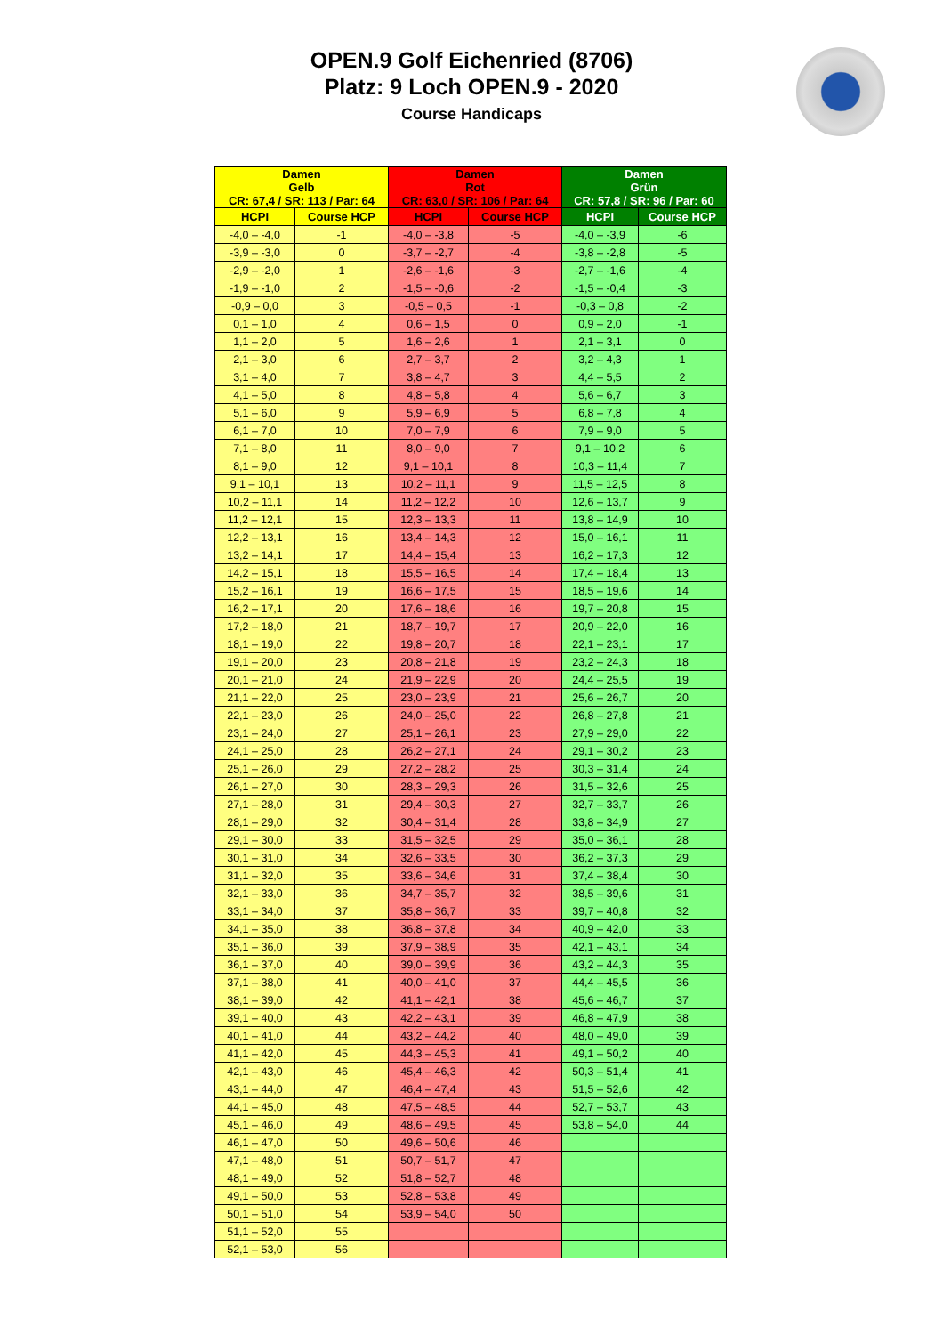OPEN.9 Golf Eichenried (8706)
Platz: 9 Loch OPEN.9 - 2020
Course Handicaps
| Damen Gelb CR: 67,4 / SR: 113 / Par: 64 | | Damen Rot CR: 63,0 / SR: 106 / Par: 64 | | Damen Grün CR: 57,8 / SR: 96 / Par: 60 | |
| --- | --- | --- | --- | --- | --- |
| HCPI | Course HCP | HCPI | Course HCP | HCPI | Course HCP |
| -4,0 – -4,0 | -1 | -4,0 – -3,8 | -5 | -4,0 – -3,9 | -6 |
| -3,9 – -3,0 | 0 | -3,7 – -2,7 | -4 | -3,8 – -2,8 | -5 |
| -2,9 – -2,0 | 1 | -2,6 – -1,6 | -3 | -2,7 – -1,6 | -4 |
| -1,9 – -1,0 | 2 | -1,5 – -0,6 | -2 | -1,5 – -0,4 | -3 |
| -0,9 – 0,0 | 3 | -0,5 – 0,5 | -1 | -0,3 – 0,8 | -2 |
| 0,1 – 1,0 | 4 | 0,6 – 1,5 | 0 | 0,9 – 2,0 | -1 |
| 1,1 – 2,0 | 5 | 1,6 – 2,6 | 1 | 2,1 – 3,1 | 0 |
| 2,1 – 3,0 | 6 | 2,7 – 3,7 | 2 | 3,2 – 4,3 | 1 |
| 3,1 – 4,0 | 7 | 3,8 – 4,7 | 3 | 4,4 – 5,5 | 2 |
| 4,1 – 5,0 | 8 | 4,8 – 5,8 | 4 | 5,6 – 6,7 | 3 |
| 5,1 – 6,0 | 9 | 5,9 – 6,9 | 5 | 6,8 – 7,8 | 4 |
| 6,1 – 7,0 | 10 | 7,0 – 7,9 | 6 | 7,9 – 9,0 | 5 |
| 7,1 – 8,0 | 11 | 8,0 – 9,0 | 7 | 9,1 – 10,2 | 6 |
| 8,1 – 9,0 | 12 | 9,1 – 10,1 | 8 | 10,3 – 11,4 | 7 |
| 9,1 – 10,1 | 13 | 10,2 – 11,1 | 9 | 11,5 – 12,5 | 8 |
| 10,2 – 11,1 | 14 | 11,2 – 12,2 | 10 | 12,6 – 13,7 | 9 |
| 11,2 – 12,1 | 15 | 12,3 – 13,3 | 11 | 13,8 – 14,9 | 10 |
| 12,2 – 13,1 | 16 | 13,4 – 14,3 | 12 | 15,0 – 16,1 | 11 |
| 13,2 – 14,1 | 17 | 14,4 – 15,4 | 13 | 16,2 – 17,3 | 12 |
| 14,2 – 15,1 | 18 | 15,5 – 16,5 | 14 | 17,4 – 18,4 | 13 |
| 15,2 – 16,1 | 19 | 16,6 – 17,5 | 15 | 18,5 – 19,6 | 14 |
| 16,2 – 17,1 | 20 | 17,6 – 18,6 | 16 | 19,7 – 20,8 | 15 |
| 17,2 – 18,0 | 21 | 18,7 – 19,7 | 17 | 20,9 – 22,0 | 16 |
| 18,1 – 19,0 | 22 | 19,8 – 20,7 | 18 | 22,1 – 23,1 | 17 |
| 19,1 – 20,0 | 23 | 20,8 – 21,8 | 19 | 23,2 – 24,3 | 18 |
| 20,1 – 21,0 | 24 | 21,9 – 22,9 | 20 | 24,4 – 25,5 | 19 |
| 21,1 – 22,0 | 25 | 23,0 – 23,9 | 21 | 25,6 – 26,7 | 20 |
| 22,1 – 23,0 | 26 | 24,0 – 25,0 | 22 | 26,8 – 27,8 | 21 |
| 23,1 – 24,0 | 27 | 25,1 – 26,1 | 23 | 27,9 – 29,0 | 22 |
| 24,1 – 25,0 | 28 | 26,2 – 27,1 | 24 | 29,1 – 30,2 | 23 |
| 25,1 – 26,0 | 29 | 27,2 – 28,2 | 25 | 30,3 – 31,4 | 24 |
| 26,1 – 27,0 | 30 | 28,3 – 29,3 | 26 | 31,5 – 32,6 | 25 |
| 27,1 – 28,0 | 31 | 29,4 – 30,3 | 27 | 32,7 – 33,7 | 26 |
| 28,1 – 29,0 | 32 | 30,4 – 31,4 | 28 | 33,8 – 34,9 | 27 |
| 29,1 – 30,0 | 33 | 31,5 – 32,5 | 29 | 35,0 – 36,1 | 28 |
| 30,1 – 31,0 | 34 | 32,6 – 33,5 | 30 | 36,2 – 37,3 | 29 |
| 31,1 – 32,0 | 35 | 33,6 – 34,6 | 31 | 37,4 – 38,4 | 30 |
| 32,1 – 33,0 | 36 | 34,7 – 35,7 | 32 | 38,5 – 39,6 | 31 |
| 33,1 – 34,0 | 37 | 35,8 – 36,7 | 33 | 39,7 – 40,8 | 32 |
| 34,1 – 35,0 | 38 | 36,8 – 37,8 | 34 | 40,9 – 42,0 | 33 |
| 35,1 – 36,0 | 39 | 37,9 – 38,9 | 35 | 42,1 – 43,1 | 34 |
| 36,1 – 37,0 | 40 | 39,0 – 39,9 | 36 | 43,2 – 44,3 | 35 |
| 37,1 – 38,0 | 41 | 40,0 – 41,0 | 37 | 44,4 – 45,5 | 36 |
| 38,1 – 39,0 | 42 | 41,1 – 42,1 | 38 | 45,6 – 46,7 | 37 |
| 39,1 – 40,0 | 43 | 42,2 – 43,1 | 39 | 46,8 – 47,9 | 38 |
| 40,1 – 41,0 | 44 | 43,2 – 44,2 | 40 | 48,0 – 49,0 | 39 |
| 41,1 – 42,0 | 45 | 44,3 – 45,3 | 41 | 49,1 – 50,2 | 40 |
| 42,1 – 43,0 | 46 | 45,4 – 46,3 | 42 | 50,3 – 51,4 | 41 |
| 43,1 – 44,0 | 47 | 46,4 – 47,4 | 43 | 51,5 – 52,6 | 42 |
| 44,1 – 45,0 | 48 | 47,5 – 48,5 | 44 | 52,7 – 53,7 | 43 |
| 45,1 – 46,0 | 49 | 48,6 – 49,5 | 45 | 53,8 – 54,0 | 44 |
| 46,1 – 47,0 | 50 | 49,6 – 50,6 | 46 | | |
| 47,1 – 48,0 | 51 | 50,7 – 51,7 | 47 | | |
| 48,1 – 49,0 | 52 | 51,8 – 52,7 | 48 | | |
| 49,1 – 50,0 | 53 | 52,8 – 53,8 | 49 | | |
| 50,1 – 51,0 | 54 | 53,9 – 54,0 | 50 | | |
| 51,1 – 52,0 | 55 | | | | |
| 52,1 – 53,0 | 56 | | | | |